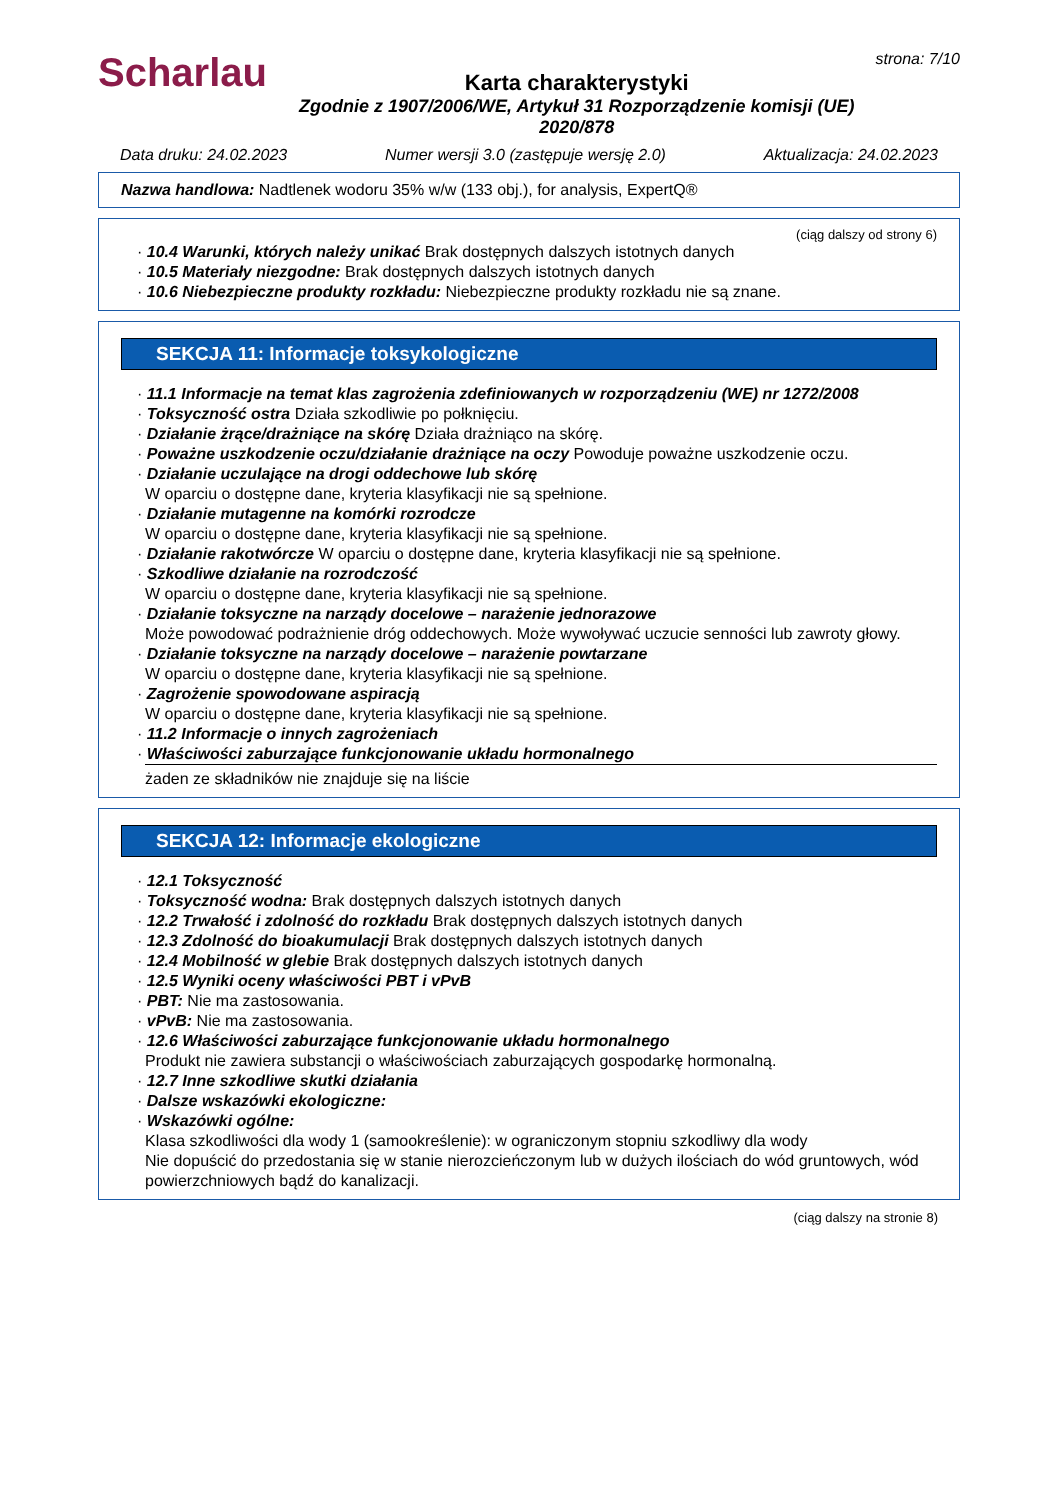Scharlau
Karta charakterystyki
Zgodnie z 1907/2006/WE, Artykuł 31 Rozporządzenie komisji (UE) 2020/878
strona: 7/10
Data druku: 24.02.2023 Numer wersji 3.0 (zastępuje wersję 2.0) Aktualizacja: 24.02.2023
Nazwa handlowa: Nadtlenek wodoru 35% w/w (133 obj.), for analysis, ExpertQ®
(ciąg dalszy od strony 6)
· 10.4 Warunki, których należy unikać Brak dostępnych dalszych istotnych danych
· 10.5 Materiały niezgodne: Brak dostępnych dalszych istotnych danych
· 10.6 Niebezpieczne produkty rozkładu: Niebezpieczne produkty rozkładu nie są znane.
SEKCJA 11: Informacje toksykologiczne
· 11.1 Informacje na temat klas zagrożenia zdefiniowanych w rozporządzeniu (WE) nr 1272/2008
· Toksyczność ostra Działa szkodliwie po połknięciu.
· Działanie żrące/drażniące na skórę Działa drażniąco na skórę.
· Poważne uszkodzenie oczu/działanie drażniące na oczy Powoduje poważne uszkodzenie oczu.
· Działanie uczulające na drogi oddechowe lub skórę
W oparciu o dostępne dane, kryteria klasyfikacji nie są spełnione.
· Działanie mutagenne na komórki rozrodcze
W oparciu o dostępne dane, kryteria klasyfikacji nie są spełnione.
· Działanie rakotwórcze W oparciu o dostępne dane, kryteria klasyfikacji nie są spełnione.
· Szkodliwe działanie na rozrodczość
W oparciu o dostępne dane, kryteria klasyfikacji nie są spełnione.
· Działanie toksyczne na narządy docelowe – narażenie jednorazowe
Może powodować podrażnienie dróg oddechowych. Może wywoływać uczucie senności lub zawroty głowy.
· Działanie toksyczne na narządy docelowe – narażenie powtarzane
W oparciu o dostępne dane, kryteria klasyfikacji nie są spełnione.
· Zagrożenie spowodowane aspiracją
W oparciu o dostępne dane, kryteria klasyfikacji nie są spełnione.
· 11.2 Informacje o innych zagrożeniach
· Właściwości zaburzające funkcjonowanie układu hormonalnego
żaden ze składników nie znajduje się na liście
SEKCJA 12: Informacje ekologiczne
· 12.1 Toksyczność
· Toksyczność wodna: Brak dostępnych dalszych istotnych danych
· 12.2 Trwałość i zdolność do rozkładu Brak dostępnych dalszych istotnych danych
· 12.3 Zdolność do bioakumulacji Brak dostępnych dalszych istotnych danych
· 12.4 Mobilność w glebie Brak dostępnych dalszych istotnych danych
· 12.5 Wyniki oceny właściwości PBT i vPvB
· PBT: Nie ma zastosowania.
· vPvB: Nie ma zastosowania.
· 12.6 Właściwości zaburzające funkcjonowanie układu hormonalnego
Produkt nie zawiera substancji o właściwościach zaburzających gospodarkę hormonalną.
· 12.7 Inne szkodliwe skutki działania
· Dalsze wskazówki ekologiczne:
· Wskazówki ogólne:
Klasa szkodliwości dla wody 1 (samookreślenie): w ograniczonym stopniu szkodliwy dla wody
Nie dopuścić do przedostania się w stanie nierozcieńczonym lub w dużych ilościach do wód gruntowych, wód powierzchniowych bądź do kanalizacji.
(ciąg dalszy na stronie 8)